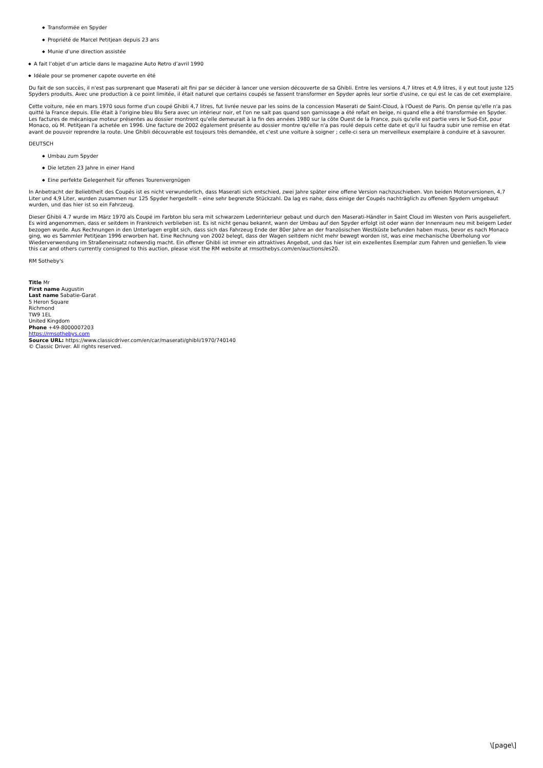Transformée en Spyder
Propriété de Marcel Petitjean depuis 23 ans
Munie d’une direction assistée
A fait l’objet d’un article dans le magazine Auto Retro d’avril 1990
Idéale pour se promener capote ouverte en été
Du fait de son succès, il n'est pas surprenant que Maserati ait fini par se décider à lancer une version découverte de sa Ghibli. Entre les versions 4,7 litres et 4,9 litres, il y eut tout juste 125 Spyders produits. Avec une production à ce point limitée, il était naturel que certains coupés se fassent transformer en Spyder après leur sortie d'usine, ce qui est le cas de cet exemplaire.
Cette voiture, née en mars 1970 sous forme d'un coupé Ghibli 4,7 litres, fut livrée neuve par les soins de la concession Maserati de Saint-Cloud, à l'Ouest de Paris. On pense qu'elle n'a pas quitté la France depuis. Elle était à l'origine bleu Blu Sera avec un intérieur noir, et l'on ne sait pas quand son garnissage a été refait en beige, ni quand elle a été transformée en Spyder. Les factures de mécanique moteur présentes au dossier montrent qu'elle demeurait à la fin des années 1980 sur la côte Ouest de la France, puis qu'elle est partie vers le Sud-Est, pour Monaco, où M. Petitjean l'a achetée en 1996. Une facture de 2002 également présente au dossier montre qu'elle n'a pas roulé depuis cette date et qu'il lui faudra subir une remise en état avant de pouvoir reprendre la route. Une Ghibli découvrable est toujours très demandée, et c'est une voiture à soigner ; celle-ci sera un merveilleux exemplaire à conduire et à savourer.
DEUTSCH
Umbau zum Spyder
Die letzten 23 Jahre in einer Hand
Eine perfekte Gelegenheit für offenes Tourenvergnügen
In Anbetracht der Beliebtheit des Coupés ist es nicht verwunderlich, dass Maserati sich entschied, zwei Jahre später eine offene Version nachzuschieben. Von beiden Motorversionen, 4,7 Liter und 4,9 Liter, wurden zusammen nur 125 Spyder hergestellt – eine sehr begrenzte Stückzahl. Da lag es nahe, dass einige der Coupés nachträglich zu offenen Spydern umgebaut wurden, und das hier ist so ein Fahrzeug.
Dieser Ghibli 4.7 wurde im März 1970 als Coupé im Farbton blu sera mit schwarzem Lederinterieur gebaut und durch den Maserati-Händler in Saint Cloud im Westen von Paris ausgeliefert. Es wird angenommen, dass er seitdem in Frankreich verblieben ist. Es ist nicht genau bekannt, wann der Umbau auf den Spyder erfolgt ist oder wann der Innenraum neu mit beigem Leder bezogen wurde. Aus Rechnungen in den Unterlagen ergibt sich, dass sich das Fahrzeug Ende der 80er Jahre an der französischen Westküste befunden haben muss, bevor es nach Monaco ging, wo es Sammler Petitjean 1996 erworben hat. Eine Rechnung von 2002 belegt, dass der Wagen seitdem nicht mehr bewegt worden ist, was eine mechanische Überholung vor Wiederverwendung im Straßeneinsatz notwendig macht. Ein offener Ghibli ist immer ein attraktives Angebot, und das hier ist ein exzellentes Exemplar zum Fahren und genießen.To view this car and others currently consigned to this auction, please visit the RM website at rmsothebys.com/en/auctions/es20.
RM Sotheby's
Title Mr
First name Augustin
Last name Sabatie-Garat
5 Heron Square
Richmond
TW9 1EL
United Kingdom
Phone +49-8000007203
https://rmsothebys.com
Source URL: https://www.classicdriver.com/en/car/maserati/ghibli/1970/740140
© Classic Driver. All rights reserved.
\[page\]